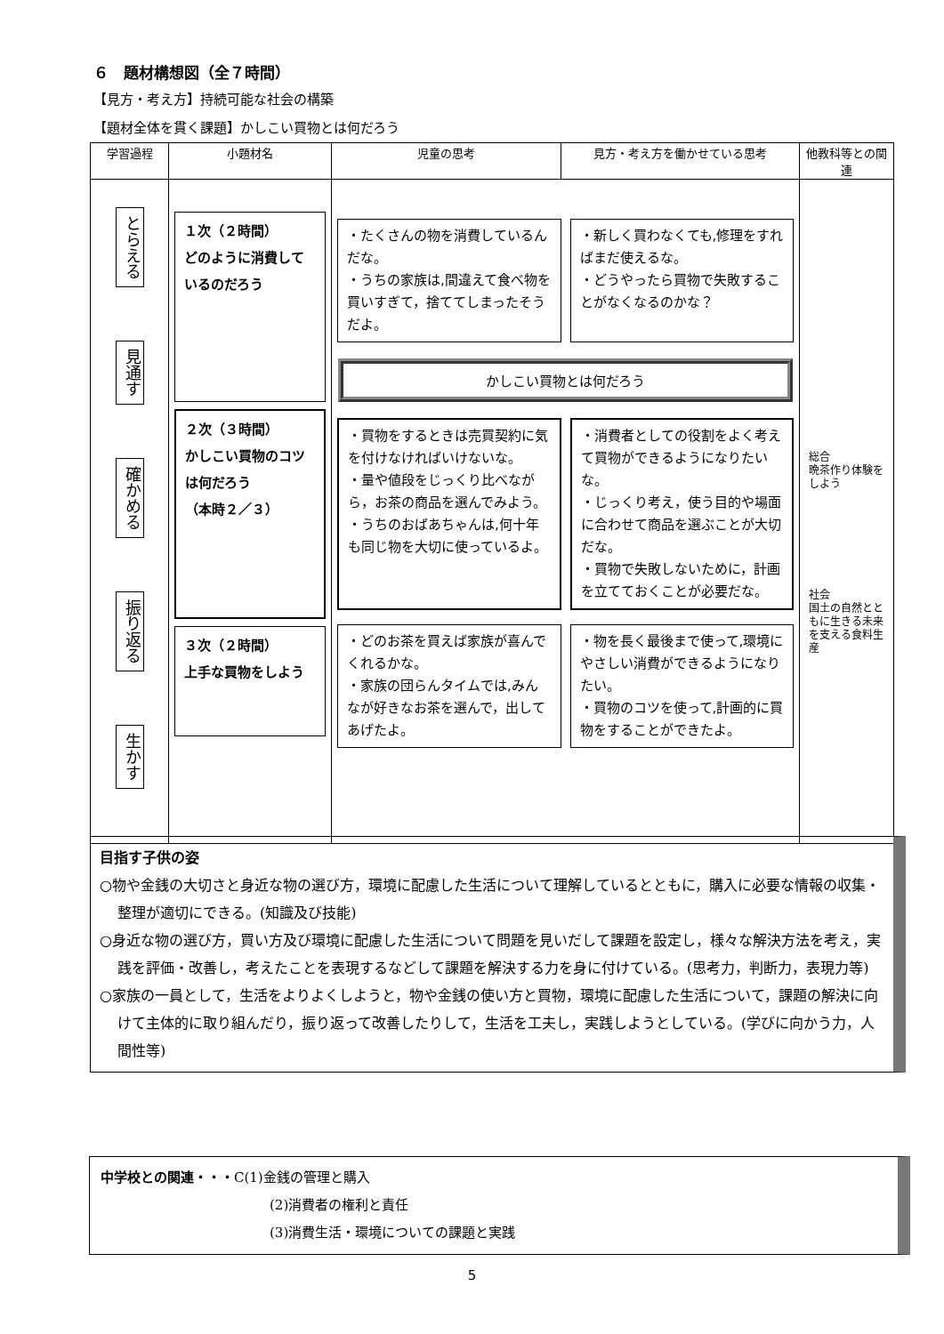６　題材構想図（全７時間）
【見方・考え方】持続可能な社会の構築
【題材全体を貫く課題】かしこい買物とは何だろう
| 学習過程 | 小題材名 | 児童の思考 | 見方・考え方を働かせている思考 | 他教科等との関連 |
| --- | --- | --- | --- | --- |
| とらえる 見通す 確かめる 振り返る 生かす | １次（２時間） どのように消費しているのだろう ２次（３時間） かしこい買物のコツは何だろう （本時２／３） ３次（２時間） 上手な買物をしよう | ・たくさんの物を消費しているんだな。 ・うちの家族は,間違えて食べ物を買いすぎて，捨ててしまったそうだよ。 ・新しく買わなくても,修理をすればまだ使えるな。 ・どうやったら買物で失敗することがなくなるのかな？ かしこい買物とは何だろう ・買物をするときは売買契約に気を付けなければいけないな。 ・量や値段をじっくり比べながら，お茶の商品を選んでみよう。 ・うちのおばあちゃんは,何十年も同じ物を大切に使っているよ。 ・消費者としての役割をよく考えて買物ができるようになりたいな。 ・じっくり考え，使う目的や場面に合わせて商品を選ぶことが大切だな。 ・買物で失敗しないために，計画を立てておくことが必要だな。 ・どのお茶を買えば家族が喜んでくれるかな。 ・家族の団らんタイムでは,みんなが好きなお茶を選んで，出してあげたよ。 ・物を長く最後まで使って,環境にやさしい消費ができるようになりたい。 ・買物のコツを使って,計画的に買物をすることができたよ。 | | 総合 晩茶作り体験をしよう 社会 国土の自然とともに生きる未来を支える食料生産 |
目指す子供の姿
○物や金銭の大切さと身近な物の選び方，環境に配慮した生活について理解しているとともに，購入に必要な情報の収集・整理が適切にできる。(知識及び技能)
○身近な物の選び方，買い方及び環境に配慮した生活について問題を見いだして課題を設定し，様々な解決方法を考え，実践を評価・改善し，考えたことを表現するなどして課題を解決する力を身に付けている。(思考力，判断力，表現力等)
○家族の一員として，生活をよりよくしようと，物や金銭の使い方と買物，環境に配慮した生活について，課題の解決に向けて主体的に取り組んだり，振り返って改善したりして，生活を工夫し，実践しようとしている。(学びに向かう力，人間性等)
中学校との関連・・・C(1)金銭の管理と購入
(2)消費者の権利と責任
(3)消費生活・環境についての課題と実践
5